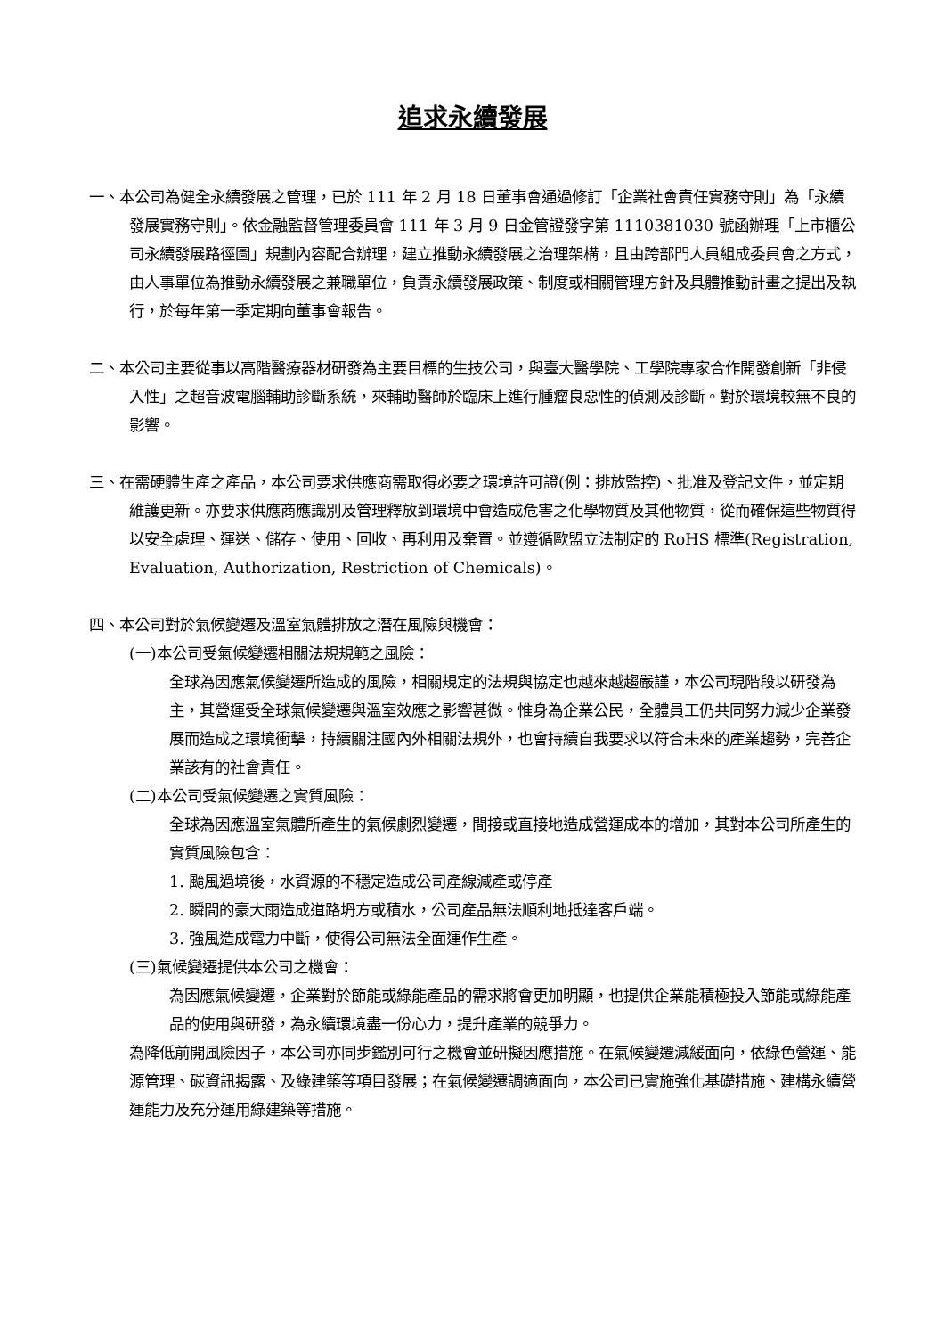追求永續發展
一、本公司為健全永續發展之管理，已於 111 年 2 月 18 日董事會通過修訂「企業社會責任實務守則」為「永續發展實務守則」。依金融監督管理委員會 111 年 3 月 9 日金管證發字第 1110381030 號函辦理「上市櫃公司永續發展路徑圖」規劃內容配合辦理，建立推動永續發展之治理架構，且由跨部門人員組成委員會之方式，由人事單位為推動永續發展之兼職單位，負責永續發展政策、制度或相關管理方針及具體推動計畫之提出及執行，於每年第一季定期向董事會報告。
二、本公司主要從事以高階醫療器材研發為主要目標的生技公司，與臺大醫學院、工學院專家合作開發創新「非侵入性」之超音波電腦輔助診斷系統，來輔助醫師於臨床上進行腫瘤良惡性的偵測及診斷。對於環境較無不良的影響。
三、在需硬體生產之產品，本公司要求供應商需取得必要之環境許可證(例：排放監控)、批准及登記文件，並定期維護更新。亦要求供應商應識別及管理釋放到環境中會造成危害之化學物質及其他物質，從而確保這些物質得以安全處理、運送、儲存、使用、回收、再利用及棄置。並遵循歐盟立法制定的 RoHS 標準(Registration, Evaluation, Authorization, Restriction of Chemicals)。
四、本公司對於氣候變遷及溫室氣體排放之潛在風險與機會：
(一)本公司受氣候變遷相關法規規範之風險：
全球為因應氣候變遷所造成的風險，相關規定的法規與協定也越來越趨嚴謹，本公司現階段以研發為主，其營運受全球氣候變遷與溫室效應之影響甚微。惟身為企業公民，全體員工仍共同努力減少企業發展而造成之環境衝擊，持續關注國內外相關法規外，也會持續自我要求以符合未來的產業趨勢，完善企業該有的社會責任。
(二)本公司受氣候變遷之實質風險：
全球為因應溫室氣體所產生的氣候劇烈變遷，間接或直接地造成營運成本的增加，其對本公司所產生的實質風險包含：
1. 颱風過境後，水資源的不穩定造成公司產線減產或停產
2. 瞬間的豪大雨造成道路坍方或積水，公司產品無法順利地抵達客戶端。
3. 強風造成電力中斷，使得公司無法全面運作生產。
(三)氣候變遷提供本公司之機會：
為因應氣候變遷，企業對於節能或綠能產品的需求將會更加明顯，也提供企業能積極投入節能或綠能產品的使用與研發，為永續環境盡一份心力，提升產業的競爭力。
為降低前開風險因子，本公司亦同步鑑別可行之機會並研擬因應措施。在氣候變遷減緩面向，依綠色營運、能源管理、碳資訊揭露、及綠建築等項目發展；在氣候變遷調適面向，本公司已實施強化基礎措施、建構永續營運能力及充分運用綠建築等措施。